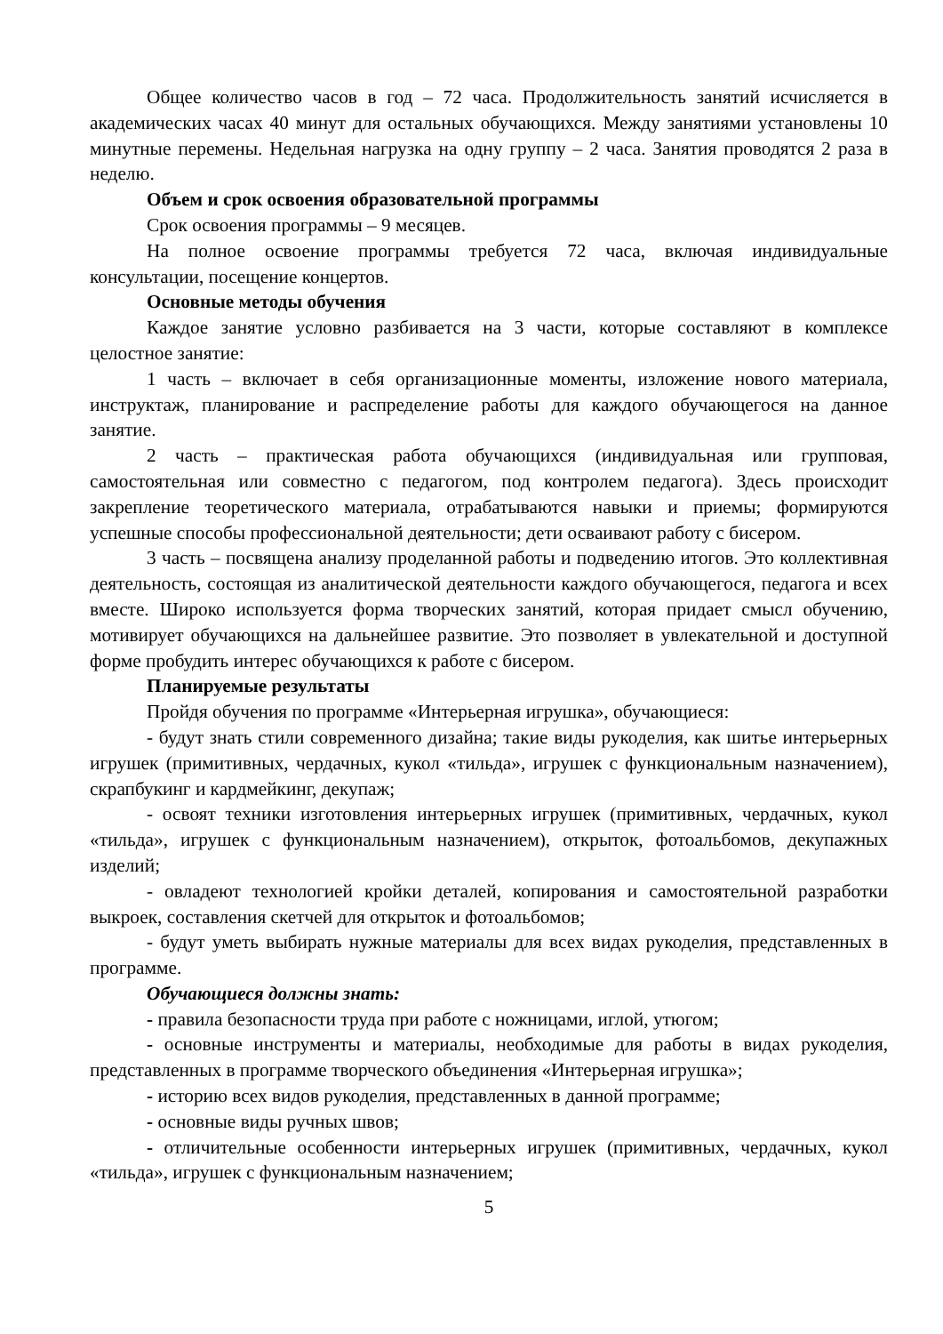Общее количество часов в год – 72 часа. Продолжительность занятий исчисляется в академических часах 40 минут для остальных обучающихся. Между занятиями установлены 10 минутные перемены. Недельная нагрузка на одну группу – 2 часа. Занятия проводятся 2 раза в неделю.
Объем и срок освоения образовательной программы
Срок освоения программы – 9 месяцев.
На полное освоение программы требуется 72 часа, включая индивидуальные консультации, посещение концертов.
Основные методы обучения
Каждое занятие условно разбивается на 3 части, которые составляют в комплексе целостное занятие:
1 часть – включает в себя организационные моменты, изложение нового материала, инструктаж, планирование и распределение работы для каждого обучающегося на данное занятие.
2 часть – практическая работа обучающихся (индивидуальная или групповая, самостоятельная или совместно с педагогом, под контролем педагога). Здесь происходит закрепление теоретического материала, отрабатываются навыки и приемы; формируются успешные способы профессиональной деятельности; дети осваивают работу с бисером.
3 часть – посвящена анализу проделанной работы и подведению итогов. Это коллективная деятельность, состоящая из аналитической деятельности каждого обучающегося, педагога и всех вместе. Широко используется форма творческих занятий, которая придает смысл обучению, мотивирует обучающихся на дальнейшее развитие. Это позволяет в увлекательной и доступной форме пробудить интерес обучающихся к работе с бисером.
Планируемые результаты
Пройдя обучения по программе «Интерьерная игрушка», обучающиеся:
- будут знать стили современного дизайна; такие виды рукоделия, как шитье интерьерных игрушек (примитивных, чердачных, кукол «тильда», игрушек с функциональным назначением), скрапбукинг и кардмейкинг, декупаж;
- освоят техники изготовления интерьерных игрушек (примитивных, чердачных, кукол «тильда», игрушек с функциональным назначением), открыток, фотоальбомов, декупажных изделий;
- овладеют технологией кройки деталей, копирования и самостоятельной разработки выкроек, составления скетчей для открыток и фотоальбомов;
- будут уметь выбирать нужные материалы для всех видах рукоделия, представленных в программе.
Обучающиеся должны знать:
- правила безопасности труда при работе с ножницами, иглой, утюгом;
- основные инструменты и материалы, необходимые для работы в видах рукоделия, представленных в программе творческого объединения «Интерьерная игрушка»;
- историю всех видов рукоделия, представленных в данной программе;
- основные виды ручных швов;
- отличительные особенности интерьерных игрушек (примитивных, чердачных, кукол «тильда», игрушек с функциональным назначением;
5